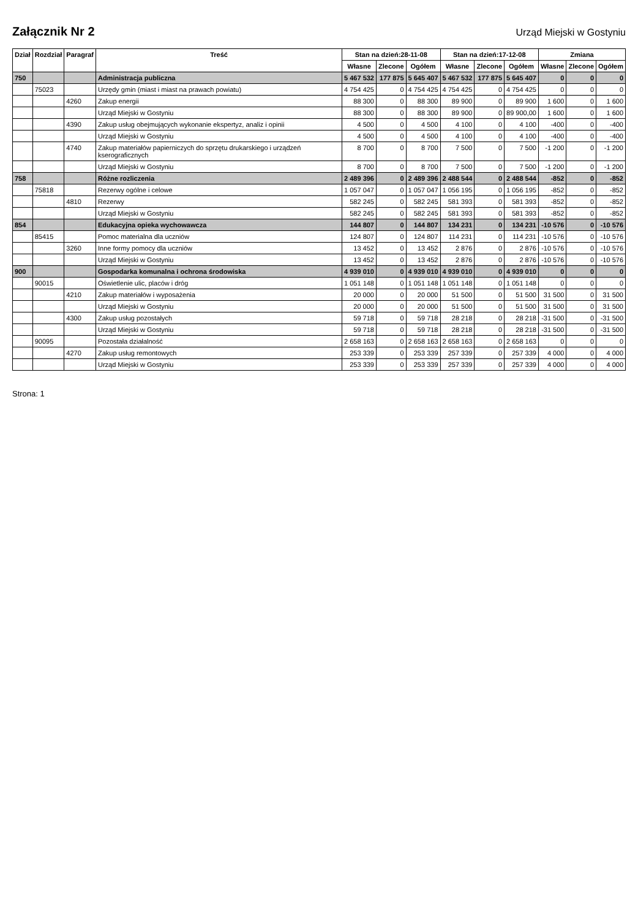Załącznik Nr 2
Urząd Miejski w Gostyniu
| Dział | Rozdział | Paragraf | Treść | Stan na dzień:28-11-08 | | | Stan na dzień:17-12-08 | | | Zmiana | | |
| --- | --- | --- | --- | --- | --- | --- | --- | --- | --- | --- | --- | --- |
| | | | | Własne | Zlecone | Ogółem | Własne | Zlecone | Ogółem | Własne | Zlecone | Ogółem |
| 750 | | | Administracja publiczna | 5 467 532 | 177 875 | 5 645 407 | 5 467 532 | 177 875 | 5 645 407 | 0 | 0 | 0 |
| | 75023 | | Urzędy gmin (miast i miast na prawach powiatu) | 4 754 425 | 0 | 4 754 425 | 4 754 425 | 0 | 4 754 425 | 0 | 0 | 0 |
| | | 4260 | Zakup energii | 88 300 | 0 | 88 300 | 89 900 | 0 | 89 900 | 1 600 | 0 | 1 600 |
| | | | Urząd Miejski w Gostyniu | 88 300 | 0 | 88 300 | 89 900 | 0 | 89 900,00 | 1 600 | 0 | 1 600 |
| | | 4390 | Zakup usług obejmujących wykonanie ekspertyz, analiz i opinii | 4 500 | 0 | 4 500 | 4 100 | 0 | 4 100 | -400 | 0 | -400 |
| | | | Urząd Miejski w Gostyniu | 4 500 | 0 | 4 500 | 4 100 | 0 | 4 100 | -400 | 0 | -400 |
| | | 4740 | Zakup materiałów papierniczych do sprzętu drukarskiego i urządzeń kserograficznych | 8 700 | 0 | 8 700 | 7 500 | 0 | 7 500 | -1 200 | 0 | -1 200 |
| | | | Urząd Miejski w Gostyniu | 8 700 | 0 | 8 700 | 7 500 | 0 | 7 500 | -1 200 | 0 | -1 200 |
| 758 | | | Różne rozliczenia | 2 489 396 | 0 | 2 489 396 | 2 488 544 | 0 | 2 488 544 | -852 | 0 | -852 |
| | 75818 | | Rezerwy ogólne i celowe | 1 057 047 | 0 | 1 057 047 | 1 056 195 | 0 | 1 056 195 | -852 | 0 | -852 |
| | | 4810 | Rezerwy | 582 245 | 0 | 582 245 | 581 393 | 0 | 581 393 | -852 | 0 | -852 |
| | | | Urząd Miejski w Gostyniu | 582 245 | 0 | 582 245 | 581 393 | 0 | 581 393 | -852 | 0 | -852 |
| 854 | | | Edukacyjna opieka wychowawcza | 144 807 | 0 | 144 807 | 134 231 | 0 | 134 231 | -10 576 | 0 | -10 576 |
| | 85415 | | Pomoc materialna dla uczniów | 124 807 | 0 | 124 807 | 114 231 | 0 | 114 231 | -10 576 | 0 | -10 576 |
| | | 3260 | Inne formy pomocy dla uczniów | 13 452 | 0 | 13 452 | 2 876 | 0 | 2 876 | -10 576 | 0 | -10 576 |
| | | | Urząd Miejski w Gostyniu | 13 452 | 0 | 13 452 | 2 876 | 0 | 2 876 | -10 576 | 0 | -10 576 |
| 900 | | | Gospodarka komunalna i ochrona środowiska | 4 939 010 | 0 | 4 939 010 | 4 939 010 | 0 | 4 939 010 | 0 | 0 | 0 |
| | 90015 | | Oświetlenie ulic, placów i dróg | 1 051 148 | 0 | 1 051 148 | 1 051 148 | 0 | 1 051 148 | 0 | 0 | 0 |
| | | 4210 | Zakup materiałów i wyposażenia | 20 000 | 0 | 20 000 | 51 500 | 0 | 51 500 | 31 500 | 0 | 31 500 |
| | | | Urząd Miejski w Gostyniu | 20 000 | 0 | 20 000 | 51 500 | 0 | 51 500 | 31 500 | 0 | 31 500 |
| | | 4300 | Zakup usług pozostałych | 59 718 | 0 | 59 718 | 28 218 | 0 | 28 218 | -31 500 | 0 | -31 500 |
| | | | Urząd Miejski w Gostyniu | 59 718 | 0 | 59 718 | 28 218 | 0 | 28 218 | -31 500 | 0 | -31 500 |
| | 90095 | | Pozostała działalność | 2 658 163 | 0 | 2 658 163 | 2 658 163 | 0 | 2 658 163 | 0 | 0 | 0 |
| | | 4270 | Zakup usług remontowych | 253 339 | 0 | 253 339 | 257 339 | 0 | 257 339 | 4 000 | 0 | 4 000 |
| | | | Urząd Miejski w Gostyniu | 253 339 | 0 | 253 339 | 257 339 | 0 | 257 339 | 4 000 | 0 | 4 000 |
Strona: 1